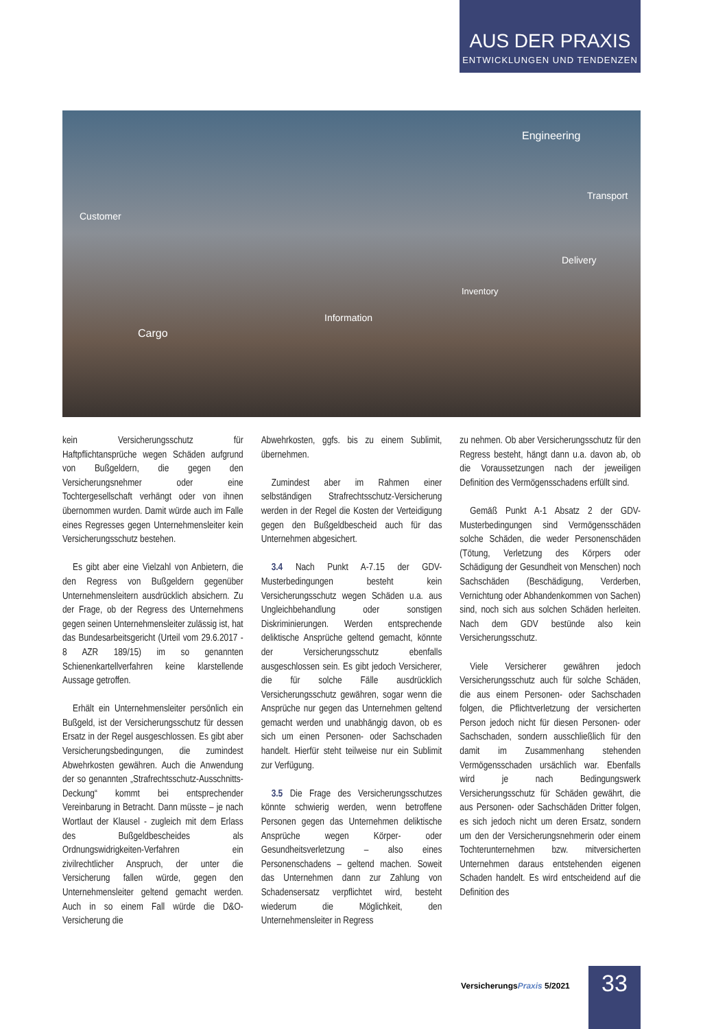AUS DER PRAXIS
ENTWICKLUNGEN UND TENDENZEN
Engineering
Transport
Customer
Delivery
Inventory
Information
Cargo
kein Versicherungsschutz für Haftpflichtansprüche wegen Schäden aufgrund von Bußgeldern, die gegen den Versicherungsnehmer oder eine Tochtergesellschaft verhängt oder von ihnen übernommen wurden. Damit würde auch im Falle eines Regresses gegen Unternehmensleiter kein Versicherungsschutz bestehen.
Es gibt aber eine Vielzahl von Anbietern, die den Regress von Bußgeldern gegenüber Unternehmensleitern ausdrücklich absichern. Zu der Frage, ob der Regress des Unternehmens gegen seinen Unternehmensleiter zulässig ist, hat das Bundesarbeitsgericht (Urteil vom 29.6.2017 - 8 AZR 189/15) im so genannten Schienenkartellverfahren keine klarstellende Aussage getroffen.
Erhält ein Unternehmensleiter persönlich ein Bußgeld, ist der Versicherungsschutz für dessen Ersatz in der Regel ausgeschlossen. Es gibt aber Versicherungsbedingungen, die zumindest Abwehrkosten gewähren. Auch die Anwendung der so genannten „Strafrechtsschutz-Ausschnitts-Deckung“ kommt bei entsprechender Vereinbarung in Betracht. Dann müsste – je nach Wortlaut der Klausel - zugleich mit dem Erlass des Bußgeldbescheides als Ordnungswidrigkeiten-Verfahren ein zivilrechtlicher Anspruch, der unter die Versicherung fallen würde, gegen den Unternehmensleiter geltend gemacht werden. Auch in so einem Fall würde die D&O-Versicherung die
Abwehrkosten, ggfs. bis zu einem Sublimit, übernehmen.
Zumindest aber im Rahmen einer selbständigen Strafrechtsschutz-Versicherung werden in der Regel die Kosten der Verteidigung gegen den Bußgeldbescheid auch für das Unternehmen abgesichert.
3.4 Nach Punkt A-7.15 der GDV-Musterbedingungen besteht kein Versicherungsschutz wegen Schäden u.a. aus Ungleichbehandlung oder sonstigen Diskriminierungen. Werden entsprechende deliktische Ansprüche geltend gemacht, könnte der Versicherungsschutz ebenfalls ausgeschlossen sein. Es gibt jedoch Versicherer, die für solche Fälle ausdrücklich Versicherungsschutz gewähren, sogar wenn die Ansprüche nur gegen das Unternehmen geltend gemacht werden und unabhängig davon, ob es sich um einen Personen- oder Sachschaden handelt. Hierfür steht teilweise nur ein Sublimit zur Verfügung.
3.5 Die Frage des Versicherungsschutzes könnte schwierig werden, wenn betroffene Personen gegen das Unternehmen deliktische Ansprüche wegen Körper- oder Gesundheitsverletzung – also eines Personenschadens – geltend machen. Soweit das Unternehmen dann zur Zahlung von Schadensersatz verpflichtet wird, besteht wiederum die Möglichkeit, den Unternehmensleiter in Regress
zu nehmen. Ob aber Versicherungsschutz für den Regress besteht, hängt dann u.a. davon ab, ob die Voraussetzungen nach der jeweiligen Definition des Vermögensschadens erfüllt sind.
Gemäß Punkt A-1 Absatz 2 der GDV-Musterbedingungen sind Vermögensschäden solche Schäden, die weder Personenschäden (Tötung, Verletzung des Körpers oder Schädigung der Gesundheit von Menschen) noch Sachschäden (Beschädigung, Verderben, Vernichtung oder Abhandenkommen von Sachen) sind, noch sich aus solchen Schäden herleiten. Nach dem GDV bestünde also kein Versicherungsschutz.
Viele Versicherer gewähren jedoch Versicherungsschutz auch für solche Schäden, die aus einem Personen- oder Sachschaden folgen, die Pflichtverletzung der versicherten Person jedoch nicht für diesen Personen- oder Sachschaden, sondern ausschließlich für den damit im Zusammenhang stehenden Vermögensschaden ursächlich war. Ebenfalls wird je nach Bedingungswerk Versicherungsschutz für Schäden gewährt, die aus Personen- oder Sachschäden Dritter folgen, es sich jedoch nicht um deren Ersatz, sondern um den der Versicherungsnehmerin oder einem Tochterunternehmen bzw. mitversicherten Unternehmen daraus entstehenden eigenen Schaden handelt. Es wird entscheidend auf die Definition des
VersicherungsPraxis 5/2021 33